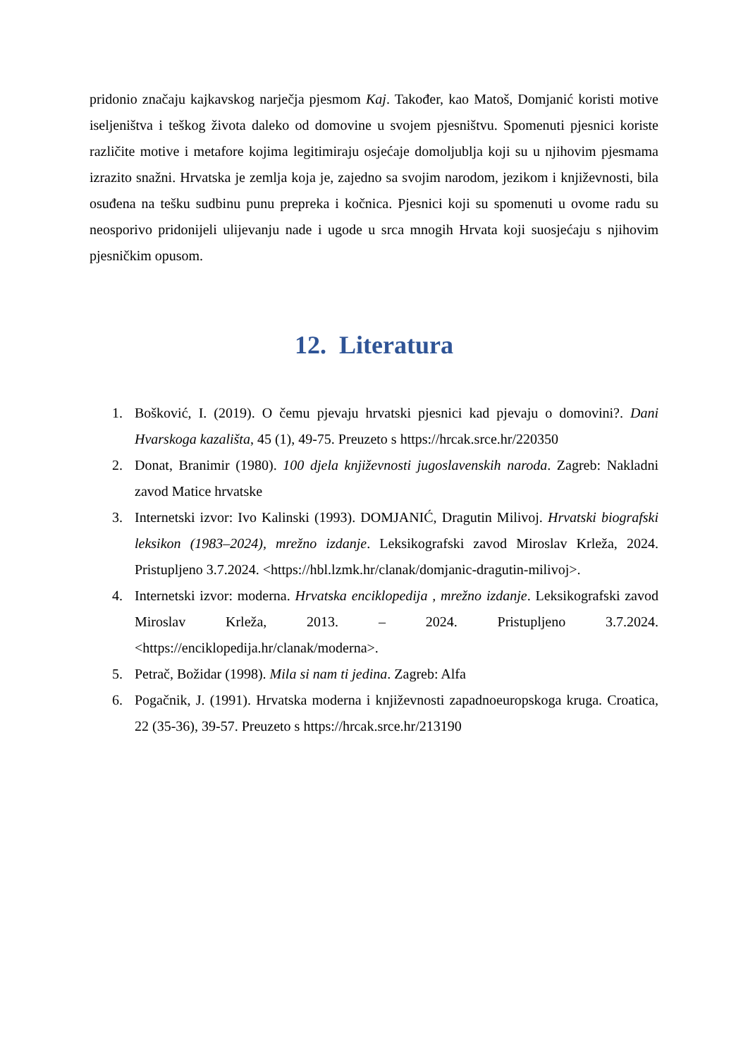pridonio značaju kajkavskog narječja pjesmom Kaj. Također, kao Matoš, Domjanić koristi motive iseljeništva i teškog života daleko od domovine u svojem pjesništvu. Spomenuti pjesnici koriste različite motive i metafore kojima legitimiraju osjećaje domoljublja koji su u njihovim pjesmama izrazito snažni. Hrvatska je zemlja koja je, zajedno sa svojim narodom, jezikom i književnosti, bila osuđena na tešku sudbinu punu prepreka i kočnica. Pjesnici koji su spomenuti u ovome radu su neosporivo pridonijeli ulijevanju nade i ugode u srca mnogih Hrvata koji suosjećaju s njihovim pjesničkim opusom.
12. Literatura
1. Bošković, I. (2019). O čemu pjevaju hrvatski pjesnici kad pjevaju o domovini?. Dani Hvarskoga kazališta, 45 (1), 49-75. Preuzeto s https://hrcak.srce.hr/220350
2. Donat, Branimir (1980). 100 djela književnosti jugoslavenskih naroda. Zagreb: Nakladni zavod Matice hrvatske
3. Internetski izvor: Ivo Kalinski (1993). DOMJANIĆ, Dragutin Milivoj. Hrvatski biografski leksikon (1983–2024), mrežno izdanje. Leksikografski zavod Miroslav Krleža, 2024. Pristupljeno 3.7.2024. <https://hbl.lzmk.hr/clanak/domjanic-dragutin-milivoj>.
4. Internetski izvor: moderna. Hrvatska enciklopedija , mrežno izdanje. Leksikografski zavod Miroslav Krleža, 2013. – 2024. Pristupljeno 3.7.2024. <https://enciklopedija.hr/clanak/moderna>.
5. Petrač, Božidar (1998). Mila si nam ti jedina. Zagreb: Alfa
6. Pogačnik, J. (1991). Hrvatska moderna i književnosti zapadnoeuropskoga kruga. Croatica, 22 (35-36), 39-57. Preuzeto s https://hrcak.srce.hr/213190